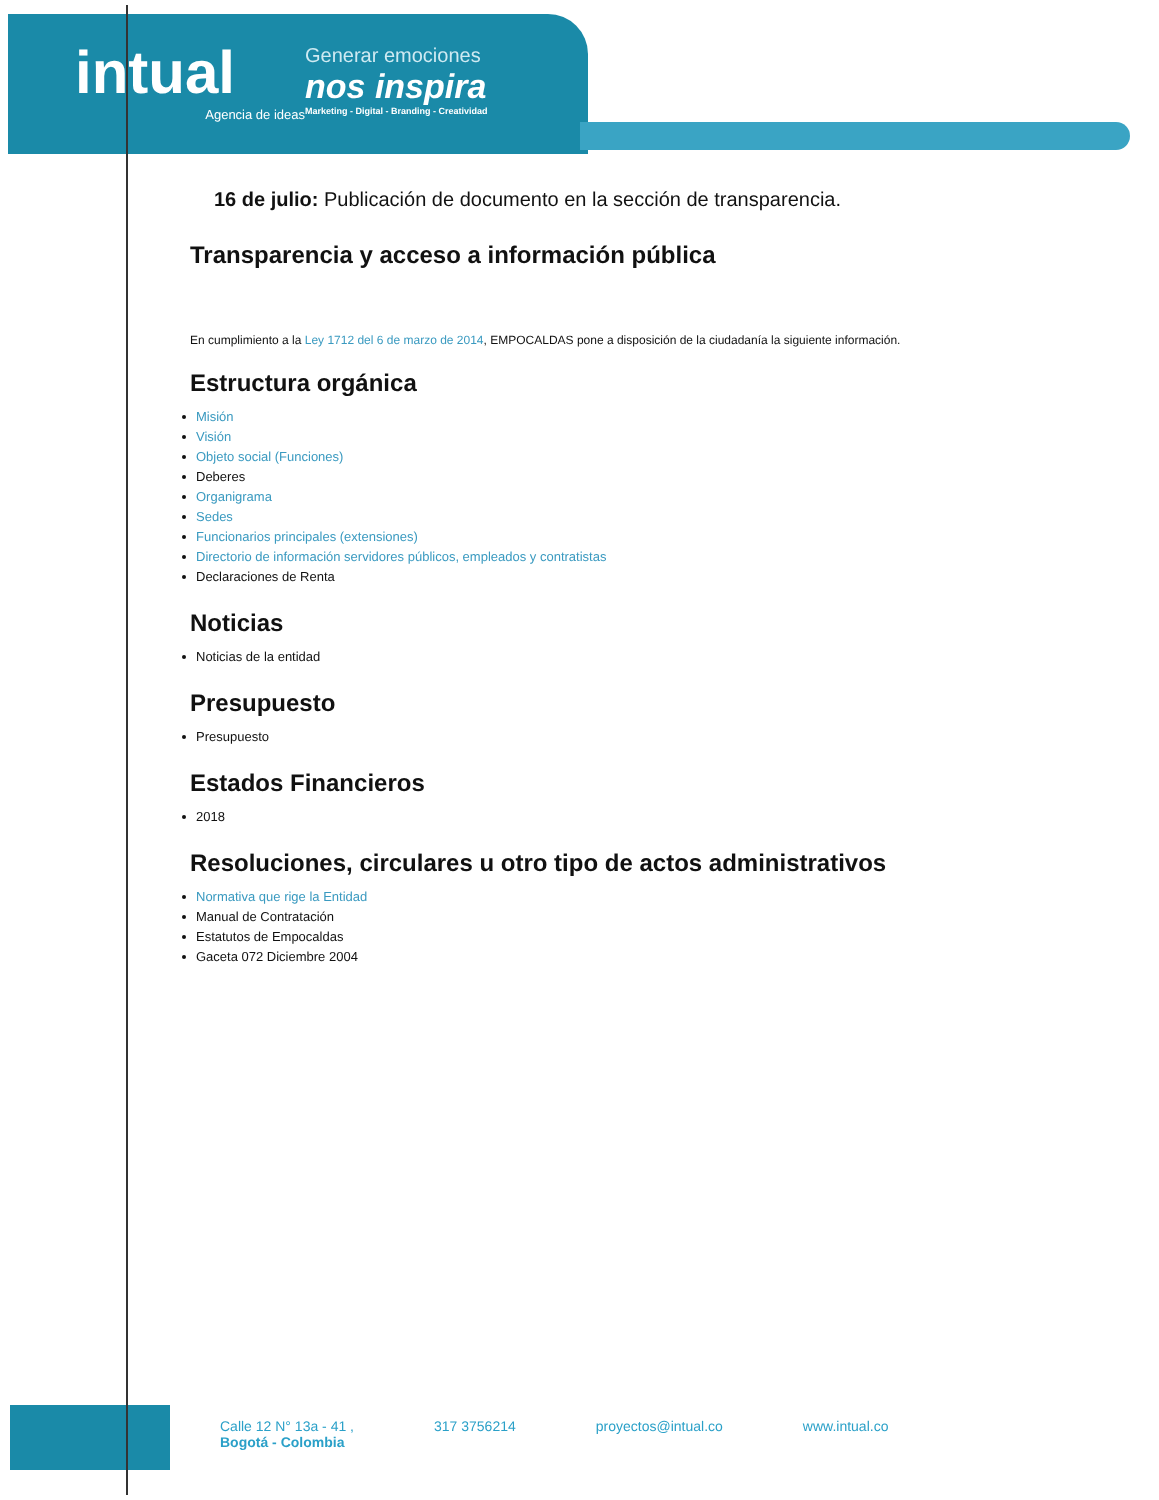intual
Agencia de ideas
Generar emociones
nos inspira
Marketing - Digital - Branding - Creatividad
16 de julio: Publicación de documento en la sección de transparencia.
Transparencia y acceso a información pública
En cumplimiento a la Ley 1712 del 6 de marzo de 2014, EMPOCALDAS pone a disposición de la ciudadanía la siguiente información.
Estructura orgánica
Misión
Visión
Objeto social (Funciones)
Deberes
Organigrama
Sedes
Funcionarios principales (extensiones)
Directorio de información servidores públicos, empleados y contratistas
Declaraciones de Renta
Noticias
Noticias de la entidad
Presupuesto
Presupuesto
Estados Financieros
2018
Resoluciones, circulares u otro tipo de actos administrativos
Normativa que rige la Entidad
Manual de Contratación
Estatutos de Empocaldas
Gaceta 072 Diciembre 2004
Calle 12 N° 13a - 41 ,
Bogotá - Colombia
317 3756214 proyectos@intual.co www.intual.co